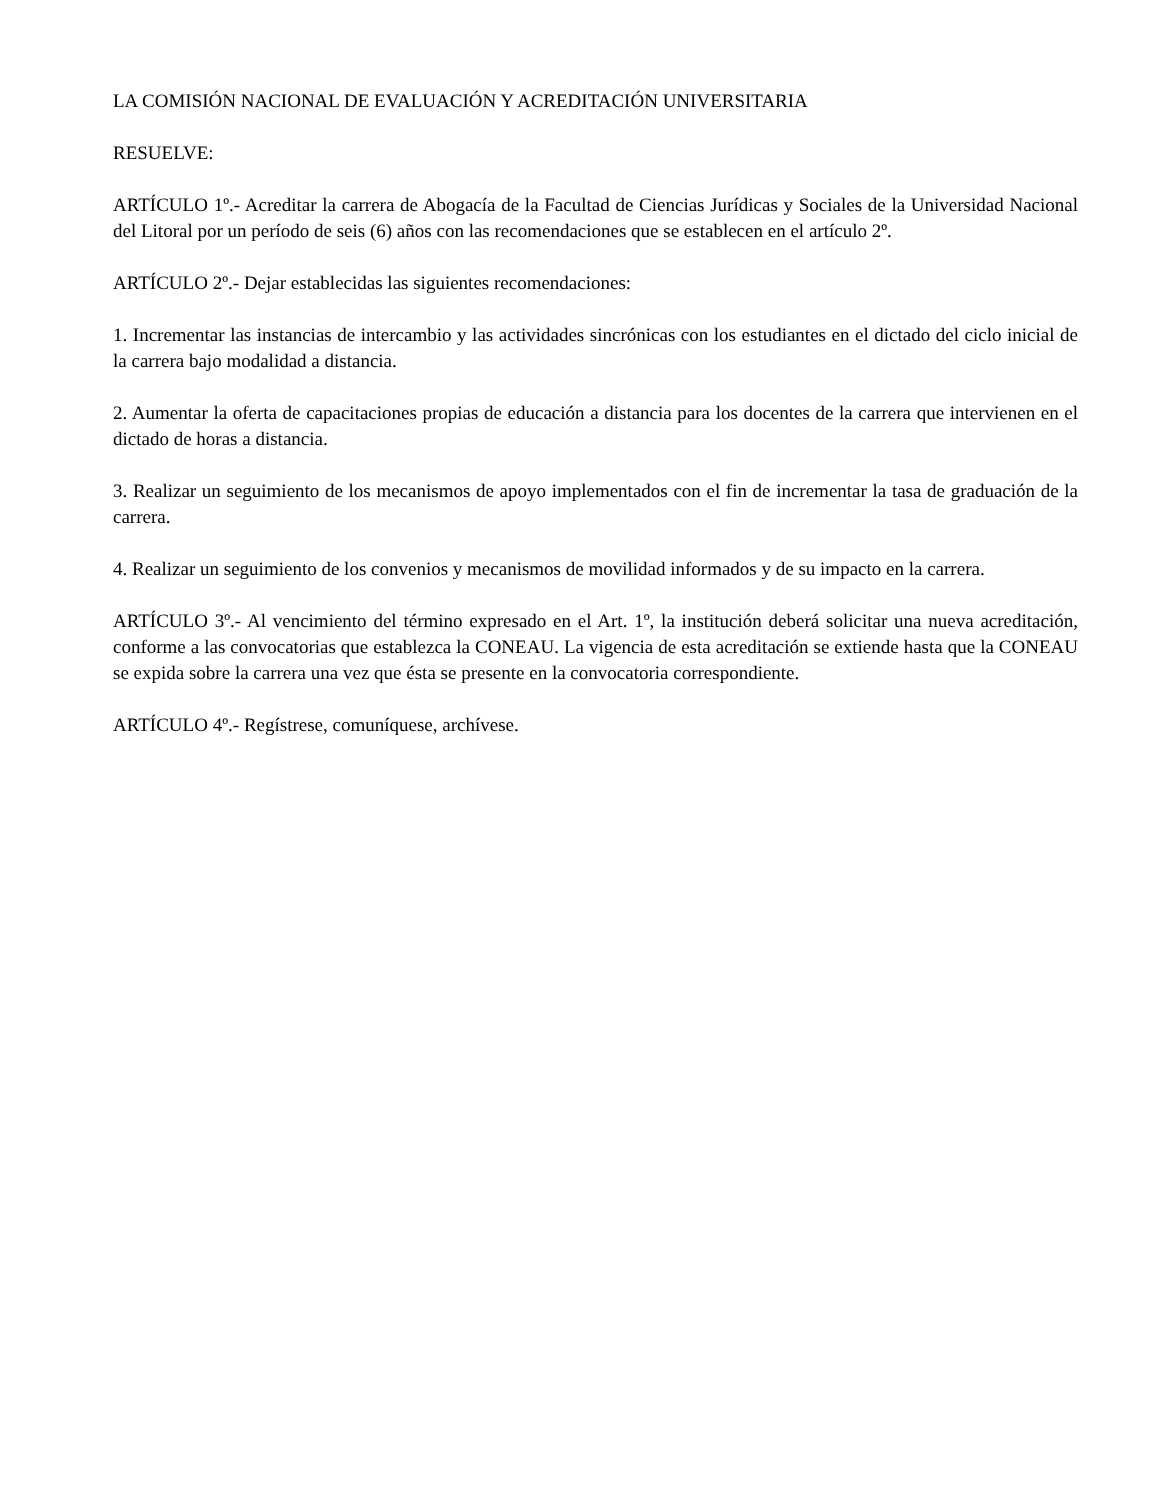LA COMISIÓN NACIONAL DE EVALUACIÓN Y ACREDITACIÓN UNIVERSITARIA
RESUELVE:
ARTÍCULO 1º.- Acreditar la carrera de Abogacía de la Facultad de Ciencias Jurídicas y Sociales de la Universidad Nacional del Litoral por un período de seis (6) años con las recomendaciones que se establecen en el artículo 2º.
ARTÍCULO 2º.- Dejar establecidas las siguientes recomendaciones:
1. Incrementar las instancias de intercambio y las actividades sincrónicas con los estudiantes en el dictado del ciclo inicial de la carrera bajo modalidad a distancia.
2. Aumentar la oferta de capacitaciones propias de educación a distancia para los docentes de la carrera que intervienen en el dictado de horas a distancia.
3. Realizar un seguimiento de los mecanismos de apoyo implementados con el fin de incrementar la tasa de graduación de la carrera.
4. Realizar un seguimiento de los convenios y mecanismos de movilidad informados y de su impacto en la carrera.
ARTÍCULO 3º.- Al vencimiento del término expresado en el Art. 1º, la institución deberá solicitar una nueva acreditación, conforme a las convocatorias que establezca la CONEAU. La vigencia de esta acreditación se extiende hasta que la CONEAU se expida sobre la carrera una vez que ésta se presente en la convocatoria correspondiente.
ARTÍCULO 4º.- Regístrese, comuníquese, archívese.